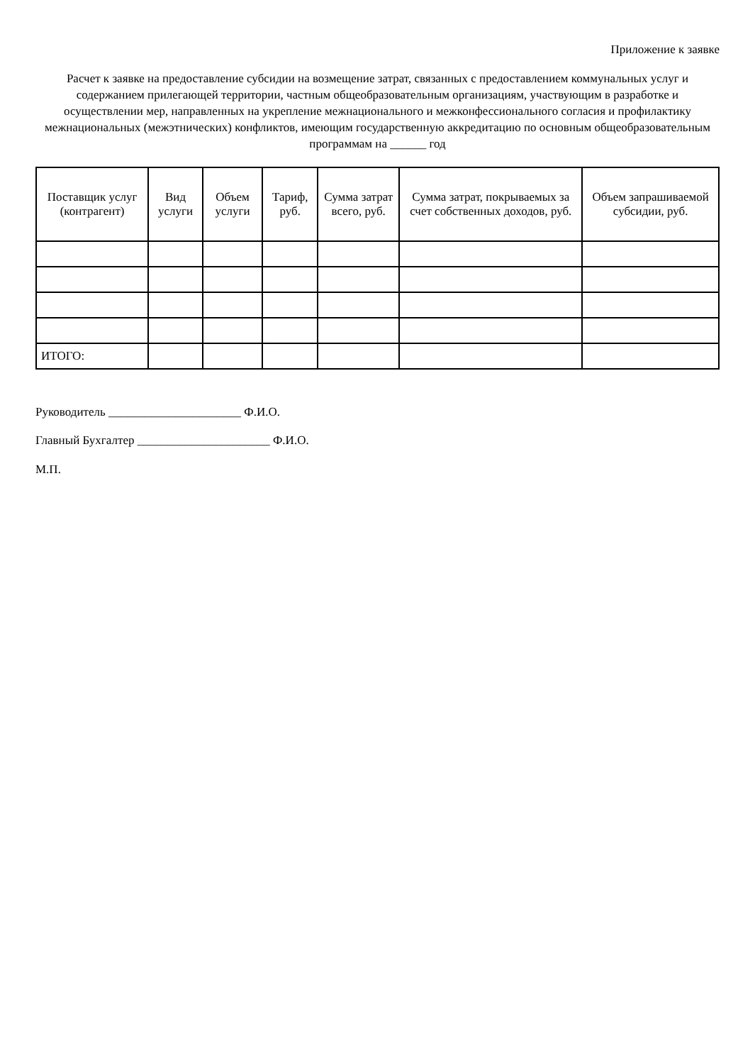Приложение к заявке
Расчет к заявке на предоставление субсидии на возмещение затрат, связанных с предоставлением коммунальных услуг и содержанием прилегающей территории, частным общеобразовательным организациям, участвующим в разработке и осуществлении мер, направленных на укрепление межнационального и межконфессионального согласия и профилактику межнациональных (межэтнических) конфликтов, имеющим государственную аккредитацию по основным общеобразовательным программам на ______ год
| Поставщик услуг (контрагент) | Вид услуги | Объем услуги | Тариф, руб. | Сумма затрат всего, руб. | Сумма затрат, покрываемых за счет собственных доходов, руб. | Объем запрашиваемой субсидии, руб. |
| --- | --- | --- | --- | --- | --- | --- |
| ИТОГО: | | | | | | |
Руководитель ______________________ Ф.И.О.
Главный Бухгалтер ______________________ Ф.И.О.
М.П.